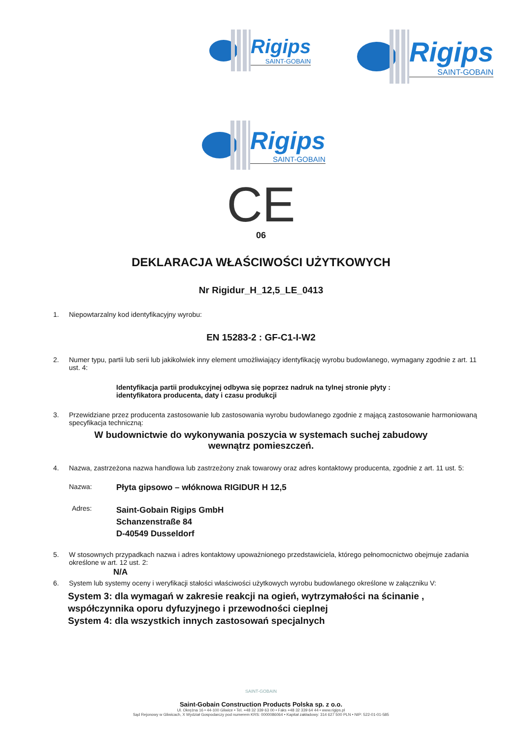Rigips
SAINT-GOBAIN
Rigips
SAINT-GOBAIN
Rigips
SAINT-GOBAIN
CE
06
DEKLARACJA WŁAŚCIWOŚCI UŻYTKOWYCH
Nr Rigidur_H_12,5_LE_0413
1. Niepowtarzalny kod identyfikacyjny wyrobu:
EN 15283-2 : GF-C1-I-W2
2. Numer typu, partii lub serii lub jakikolwiek inny element umożliwiający identyfikację wyrobu budowlanego, wymagany zgodnie z art. 11 ust. 4:
Identyfikacja partii produkcyjnej odbywa się poprzez nadruk na tylnej stronie płyty :
identyfikatora producenta, daty i czasu produkcji
3. Przewidziane przez producenta zastosowanie lub zastosowania wyrobu budowlanego zgodnie z mającą zastosowanie harmoniowaną specyfikacja techniczną:
W budownictwie do wykonywania poszycia w systemach suchej zabudowy
wewnątrz pomieszczeń.
4. Nazwa, zastrzeżona nazwa handlowa lub zastrzeżony znak towarowy oraz adres kontaktowy producenta, zgodnie z art. 11 ust. 5:
Nazwa: Płyta gipsowo – włóknowa RIGIDUR H 12,5
Adres: Saint-Gobain Rigips GmbH
Schanzenstraße 84
D-40549 Dusseldorf
5. W stosownych przypadkach nazwa i adres kontaktowy upoważnionego przedstawiciela, którego pełnomocnictwo obejmuje zadania określone w art. 12 ust. 2:
N/A
6. System lub systemy oceny i weryfikacji stałości właściwości użytkowych wyrobu budowlanego określone w załączniku V:
System 3: dla wymagań w zakresie reakcji na ogień, wytrzymałości na ścinanie ,
współczynnika oporu dyfuzyjnego i przewodności cieplnej
System 4: dla wszystkich innych zastosowań specjalnych
SAINT-GOBAIN
Saint-Gobain Construction Products Polska sp. z o.o.
Ul. Okrężna 16 • 44-100 Gliwice • Tel. +48 32 339 63 00 • Faks +48 32 339 64 44 • www.rigips.pl
Sąd Rejonowy w Gliwicach, X Wydział Gospodarczy pod numerem KRS: 0000086064 • Kapitał zakładowy: 314 627 500 PLN • NIP: 522-01-01-585